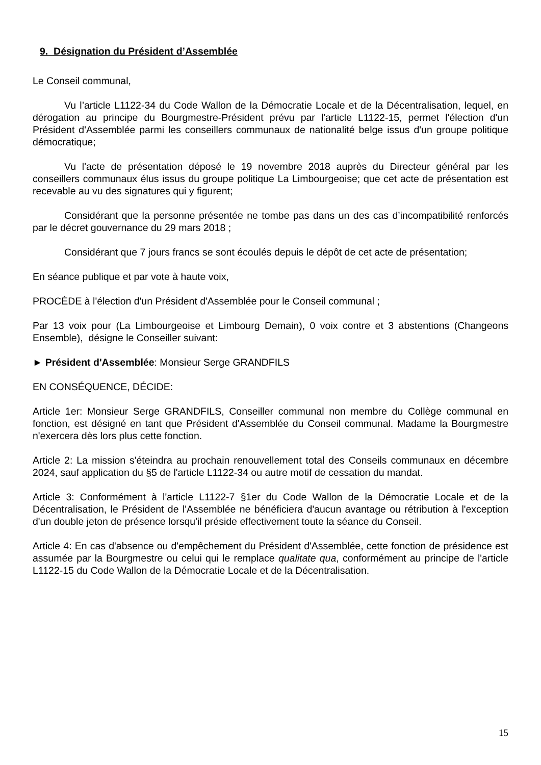9. Désignation du Président d’Assemblée
Le Conseil communal,
Vu l’article L1122-34 du Code Wallon de la Démocratie Locale et de la Décentralisation, lequel, en dérogation au principe du Bourgmestre-Président prévu par l'article L1122-15, permet l'élection d'un Président d'Assemblée parmi les conseillers communaux de nationalité belge issus d'un groupe politique démocratique;
Vu l'acte de présentation déposé le 19 novembre 2018 auprès du Directeur général par les conseillers communaux élus issus du groupe politique La Limbourgeoise; que cet acte de présentation est recevable au vu des signatures qui y figurent;
Considérant que la personne présentée ne tombe pas dans un des cas d’incompatibilité renforcés par le décret gouvernance du 29 mars 2018 ;
Considérant que 7 jours francs se sont écoulés depuis le dépôt de cet acte de présentation;
En séance publique et par vote à haute voix,
PROCÈDE à l'élection d'un Président d'Assemblée pour le Conseil communal ;
Par 13 voix pour (La Limbourgeoise et Limbourg Demain), 0 voix contre et 3 abstentions (Changeons Ensemble), désigne le Conseiller suivant:
► Président d'Assemblée: Monsieur Serge GRANDFILS
EN CONSÉQUENCE, DÉCIDE:
Article 1er: Monsieur Serge GRANDFILS, Conseiller communal non membre du Collège communal en fonction, est désigné en tant que Président d'Assemblée du Conseil communal. Madame la Bourgmestre n'exercera dès lors plus cette fonction.
Article 2: La mission s'éteindra au prochain renouvellement total des Conseils communaux en décembre 2024, sauf application du §5 de l'article L1122-34 ou autre motif de cessation du mandat.
Article 3: Conformément à l'article L1122-7 §1er du Code Wallon de la Démocratie Locale et de la Décentralisation, le Président de l'Assemblée ne bénéficiera d'aucun avantage ou rétribution à l'exception d'un double jeton de présence lorsqu'il préside effectivement toute la séance du Conseil.
Article 4: En cas d'absence ou d'empêchement du Président d'Assemblée, cette fonction de présidence est assumée par la Bourgmestre ou celui qui le remplace qualitate qua, conformément au principe de l'article L1122-15 du Code Wallon de la Démocratie Locale et de la Décentralisation.
15